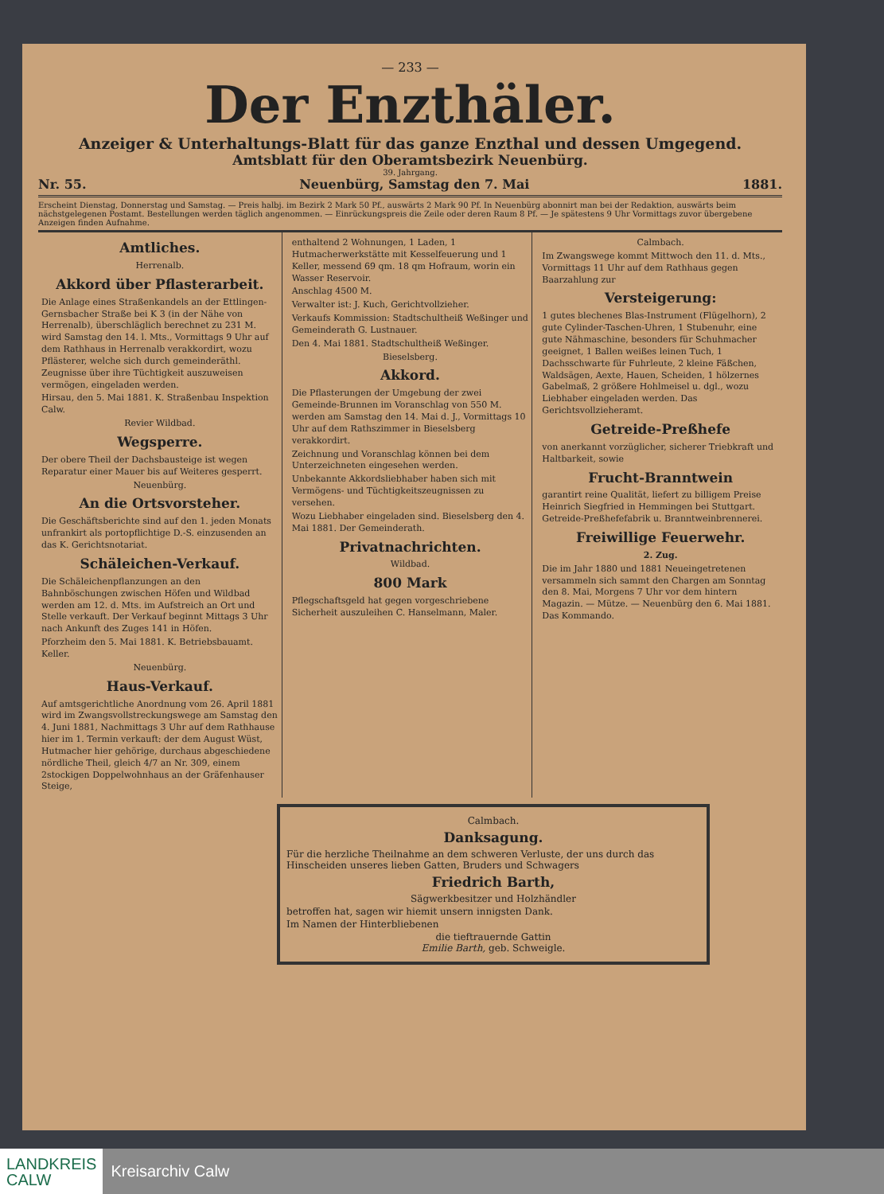— 233 —
Der Enzthäler.
Anzeiger & Unterhaltungs-Blatt für das ganze Enzthal und dessen Umgegend.
Amtsblatt für den Oberamtsbezirk Neuenbürg.
39. Jahrgang.
Nr. 55. Neuenbürg, Samstag den 7. Mai 1881.
Erscheint Dienstag, Donnerstag und Samstag. — Preis halbj. im Bezirk 2 Mark 50 Pf., auswärts 2 Mark 90 Pf. In Neuenbürg abonnirt man bei der Redaktion, auswärts beim nächstgelegenen Postamt. Bestellungen werden täglich angenommen. — Einrückungspreis die Zeile oder deren Raum 8 Pf. — Je spätestens 9 Uhr Vormittags zuvor übergebene Anzeigen finden Aufnahme.
Amtliches.
Herrenalb.
Akkord über Pflasterarbeit.
Die Anlage eines Straßenkandels an der Ettlingen-Gernsbacher Straße bei K 3 (in der Nähe von Herrenalb), überschläglich berechnet zu 231 M. wird Samstag den 14. l. Mts., Vormittags 9 Uhr auf dem Rathhaus in Herrenalb verakkordirt, wozu Pflästerer, welche sich durch gemeinderäthl. Zeugnisse über ihre Tüchtigkeit auszuweisen vermögen, eingeladen werden.
Hirsau, den 5. Mai 1881. K. Straßenbau Inspektion Calw.
Revier Wildbad.
Wegsperre.
Der obere Theil der Dachsbausteige ist wegen Reparatur einer Mauer bis auf Weiteres gesperrt.
Neuenbürg.
An die Ortsvorsteher.
Die Geschäftsberichte sind auf den 1. jeden Monats unfrankirt als portopflichtige D.-S. einzusenden an das K. Gerichtsnotariat.
Schäleichen-Verkauf.
Die Schäleichenpflanzungen an den Bahnböschungen zwischen Höfen und Wildbad werden am 12. d. Mts. im Aufstreich an Ort und Stelle verkauft. Der Verkauf beginnt Mittags 3 Uhr nach Ankunft des Zuges 141 in Höfen.
Pforzheim den 5. Mai 1881. K. Betriebsbauamt. Keller.
Neuenbürg.
Haus-Verkauf.
Auf amtsgerichtliche Anordnung vom 26. April 1881 wird im Zwangsvollstreckungswege am Samstag den 4. Juni 1881, Nachmittags 3 Uhr auf dem Rathhause hier im 1. Termin verkauft: der dem August Wüst, Hutmacher hier gehörige, durchaus abgeschiedene nördliche Theil, gleich 4/7 an Nr. 309, einem 2stockigen Doppelwohnhaus an der Gräfenhauser Steige,
enthaltend 2 Wohnungen, 1 Laden, 1 Hutmacherwerkstätte mit Kesselfeuerung und 1 Keller, messend 69 qm. 18 qm Hofraum, worin ein Wasser Reservoir.
Anschlag 4500 M.
Verwalter ist: J. Kuch, Gerichtvollzieher.
Verkaufs Kommission: Stadtschultheiß Weßinger und Gemeinderath G. Lustnauer.
Den 4. Mai 1881. Stadtschultheiß Weßinger.
Bieselsberg.
Akkord.
Die Pflasterungen der Umgebung der zwei Gemeinde-Brunnen im Voranschlag von 550 M. werden am Samstag den 14. Mai d. J., Vormittags 10 Uhr auf dem Rathszimmer in Bieselsberg verakkordirt.
Zeichnung und Voranschlag können bei dem Unterzeichneten eingesehen werden.
Unbekannte Akkordsliebhaber haben sich mit Vermögens- und Tüchtigkeitszeugnissen zu versehen.
Wozu Liebhaber eingeladen sind. Bieselsberg den 4. Mai 1881. Der Gemeinderath.
Privatnachrichten.
Wildbad.
800 Mark
Pflegschaftsgeld hat gegen vorgeschriebene Sicherheit auszuleihen C. Hanselmann, Maler.
Calmbach.
Im Zwangswege kommt Mittwoch den 11. d. Mts., Vormittags 11 Uhr auf dem Rathhaus gegen Baarzahlung zur
Versteigerung:
1 gutes blechenes Blas-Instrument (Flügelhorn), 2 gute Cylinder-Taschen-Uhren, 1 Stubenuhr, eine gute Nähmaschine, besonders für Schuhmacher geeignet, 1 Ballen weißes leinen Tuch, 1 Dachsschwarte für Fuhrleute, 2 kleine Fäßchen, Waldsägen, Aexte, Hauen, Scheiden, 1 hölzernes Gabelmaß, 2 größere Hohlmeisel u. dgl., wozu Liebhaber eingeladen werden. Das Gerichtsvollzieheramt.
Getreide-Preßhefe
von anerkannt vorzüglicher, sicherer Triebkraft und Haltbarkeit, sowie
Frucht-Branntwein
garantirt reine Qualität, liefert zu billigem Preise Heinrich Siegfried in Hemmingen bei Stuttgart. Getreide-Preßhefefabrik u. Branntweinbrennerei.
Freiwillige Feuerwehr.
2. Zug.
Die im Jahr 1880 und 1881 Neueingetretenen versammeln sich sammt den Chargen am Sonntag den 8. Mai, Morgens 7 Uhr vor dem hintern Magazin. — Mütze. — Neuenbürg den 6. Mai 1881. Das Kommando.
Calmbach.
Danksagung.
Für die herzliche Theilnahme an dem schweren Verluste, der uns durch das Hinscheiden unseres lieben Gatten, Bruders und Schwagers
Friedrich Barth,
Sägwerkbesitzer und Holzhändler
betroffen hat, sagen wir hiemit unsern innigsten Dank.
Im Namen der Hinterbliebenen
die tieftrauernde Gattin
Emilie Barth, geb. Schweigle.
LANDKREIS
CALW
Kreisarchiv Calw